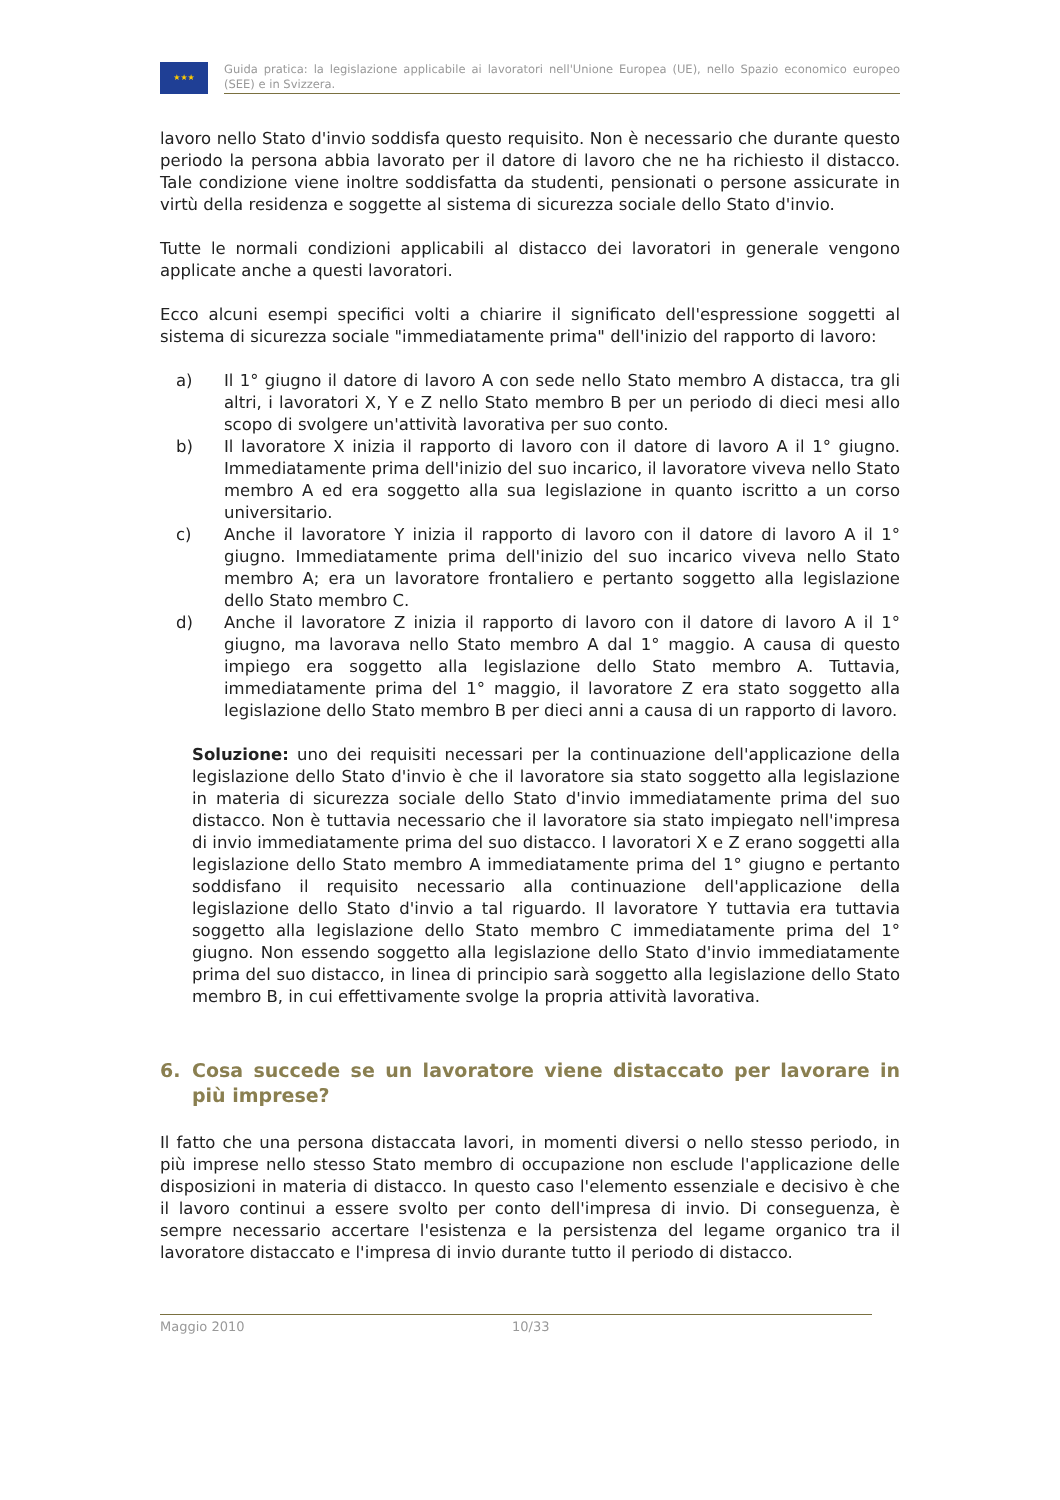★★★
Guida pratica: la legislazione applicabile ai lavoratori nell'Unione Europea (UE), nello Spazio economico europeo (SEE) e in Svizzera.
lavoro nello Stato d'invio soddisfa questo requisito. Non è necessario che durante questo periodo la persona abbia lavorato per il datore di lavoro che ne ha richiesto il distacco. Tale condizione viene inoltre soddisfatta da studenti, pensionati o persone assicurate in virtù della residenza e soggette al sistema di sicurezza sociale dello Stato d'invio.
Tutte le normali condizioni applicabili al distacco dei lavoratori in generale vengono applicate anche a questi lavoratori.
Ecco alcuni esempi specifici volti a chiarire il significato dell'espressione soggetti al sistema di sicurezza sociale "immediatamente prima" dell'inizio del rapporto di lavoro:
a) Il 1° giugno il datore di lavoro A con sede nello Stato membro A distacca, tra gli altri, i lavoratori X, Y e Z nello Stato membro B per un periodo di dieci mesi allo scopo di svolgere un'attività lavorativa per suo conto.
b) Il lavoratore X inizia il rapporto di lavoro con il datore di lavoro A il 1° giugno. Immediatamente prima dell'inizio del suo incarico, il lavoratore viveva nello Stato membro A ed era soggetto alla sua legislazione in quanto iscritto a un corso universitario.
c) Anche il lavoratore Y inizia il rapporto di lavoro con il datore di lavoro A il 1° giugno. Immediatamente prima dell'inizio del suo incarico viveva nello Stato membro A; era un lavoratore frontaliero e pertanto soggetto alla legislazione dello Stato membro C.
d) Anche il lavoratore Z inizia il rapporto di lavoro con il datore di lavoro A il 1° giugno, ma lavorava nello Stato membro A dal 1° maggio. A causa di questo impiego era soggetto alla legislazione dello Stato membro A. Tuttavia, immediatamente prima del 1° maggio, il lavoratore Z era stato soggetto alla legislazione dello Stato membro B per dieci anni a causa di un rapporto di lavoro.
Soluzione: uno dei requisiti necessari per la continuazione dell'applicazione della legislazione dello Stato d'invio è che il lavoratore sia stato soggetto alla legislazione in materia di sicurezza sociale dello Stato d'invio immediatamente prima del suo distacco. Non è tuttavia necessario che il lavoratore sia stato impiegato nell'impresa di invio immediatamente prima del suo distacco. I lavoratori X e Z erano soggetti alla legislazione dello Stato membro A immediatamente prima del 1° giugno e pertanto soddisfano il requisito necessario alla continuazione dell'applicazione della legislazione dello Stato d'invio a tal riguardo. Il lavoratore Y tuttavia era tuttavia soggetto alla legislazione dello Stato membro C immediatamente prima del 1° giugno. Non essendo soggetto alla legislazione dello Stato d'invio immediatamente prima del suo distacco, in linea di principio sarà soggetto alla legislazione dello Stato membro B, in cui effettivamente svolge la propria attività lavorativa.
6. Cosa succede se un lavoratore viene distaccato per lavorare in più imprese?
Il fatto che una persona distaccata lavori, in momenti diversi o nello stesso periodo, in più imprese nello stesso Stato membro di occupazione non esclude l'applicazione delle disposizioni in materia di distacco. In questo caso l'elemento essenziale e decisivo è che il lavoro continui a essere svolto per conto dell'impresa di invio. Di conseguenza, è sempre necessario accertare l'esistenza e la persistenza del legame organico tra il lavoratore distaccato e l'impresa di invio durante tutto il periodo di distacco.
Maggio 2010 10/33